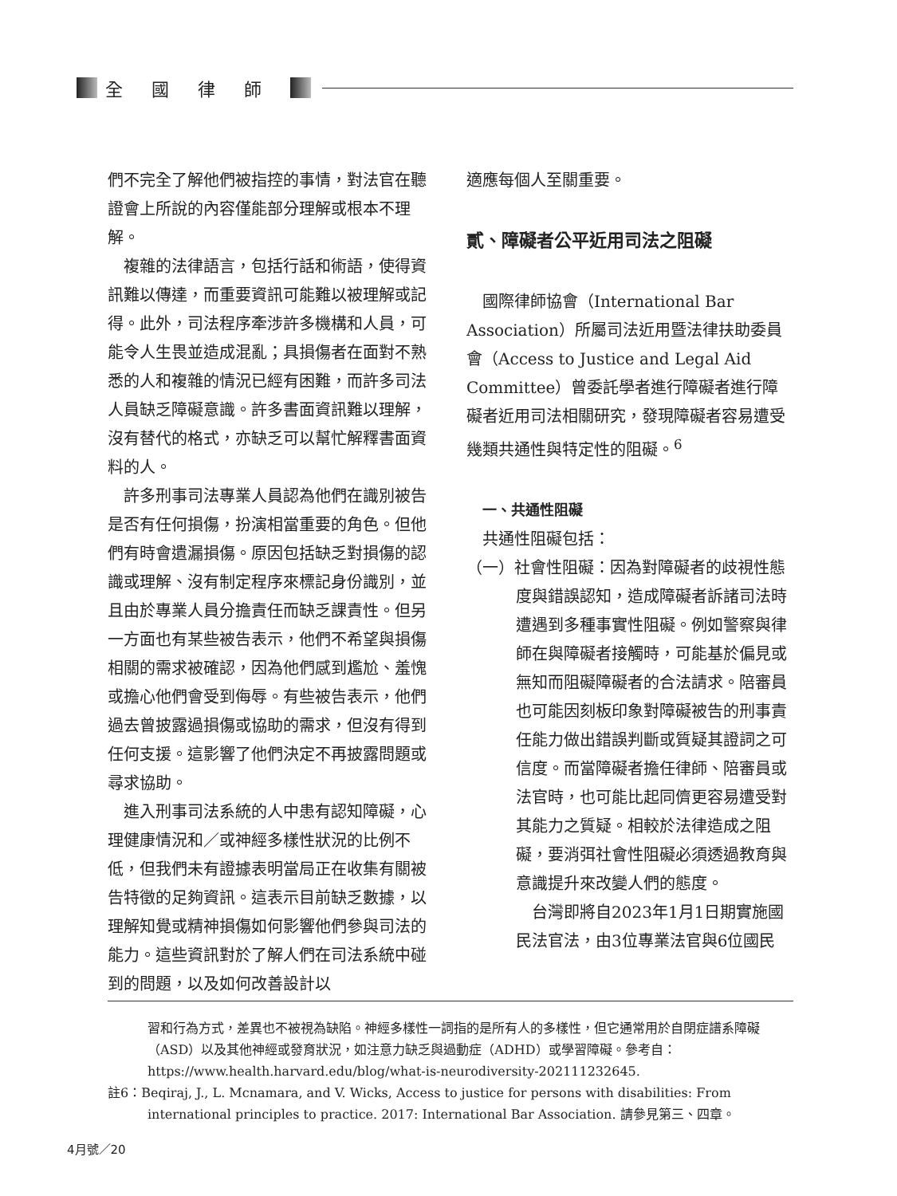全國律師
們不完全了解他們被指控的事情，對法官在聽證會上所說的內容僅能部分理解或根本不理解。
複雜的法律語言，包括行話和術語，使得資訊難以傳達，而重要資訊可能難以被理解或記得。此外，司法程序牽涉許多機構和人員，可能令人生畏並造成混亂；具損傷者在面對不熟悉的人和複雜的情況已經有困難，而許多司法人員缺乏障礙意識。許多書面資訊難以理解，沒有替代的格式，亦缺乏可以幫忙解釋書面資料的人。
許多刑事司法專業人員認為他們在識別被告是否有任何損傷，扮演相當重要的角色。但他們有時會遺漏損傷。原因包括缺乏對損傷的認識或理解、沒有制定程序來標記身份識別，並且由於專業人員分擔責任而缺乏課責性。但另一方面也有某些被告表示，他們不希望與損傷相關的需求被確認，因為他們感到尷尬、羞愧或擔心他們會受到侮辱。有些被告表示，他們過去曾披露過損傷或協助的需求，但沒有得到任何支援。這影響了他們決定不再披露問題或尋求協助。
進入刑事司法系統的人中患有認知障礙，心理健康情況和／或神經多樣性狀況的比例不低，但我們未有證據表明當局正在收集有關被告特徵的足夠資訊。這表示目前缺乏數據，以理解知覺或精神損傷如何影響他們參與司法的能力。這些資訊對於了解人們在司法系統中碰到的問題，以及如何改善設計以
適應每個人至關重要。
貳、障礙者公平近用司法之阻礙
國際律師協會（International Bar Association）所屬司法近用暨法律扶助委員會（Access to Justice and Legal Aid Committee）曾委託學者進行障礙者進行障礙者近用司法相關研究，發現障礙者容易遭受幾類共通性與特定性的阻礙。<sup>6</sup>
一、共通性阻礙
共通性阻礙包括：
（一）社會性阻礙：因為對障礙者的歧視性態度與錯誤認知，造成障礙者訴諸司法時遭遇到多種事實性阻礙。例如警察與律師在與障礙者接觸時，可能基於偏見或無知而阻礙障礙者的合法請求。陪審員也可能因刻板印象對障礙被告的刑事責任能力做出錯誤判斷或質疑其證詞之可信度。而當障礙者擔任律師、陪審員或法官時，也可能比起同儕更容易遭受對其能力之質疑。相較於法律造成之阻礙，要消弭社會性阻礙必須透過教育與意識提升來改變人們的態度。
台灣即將自2023年1月1日期實施國民法官法，由3位專業法官與6位國民
習和行為方式，差異也不被視為缺陷。神經多樣性一詞指的是所有人的多樣性，但它通常用於自閉症譜系障礙（ASD）以及其他神經或發育狀況，如注意力缺乏與過動症（ADHD）或學習障礙。參考自：https://www.health.harvard.edu/blog/what-is-neurodiversity-202111232645.
註6：Beqiraj, J., L. Mcnamara, and V. Wicks, Access to justice for persons with disabilities: From international principles to practice. 2017: International Bar Association. 請參見第三、四章。
4月號／20